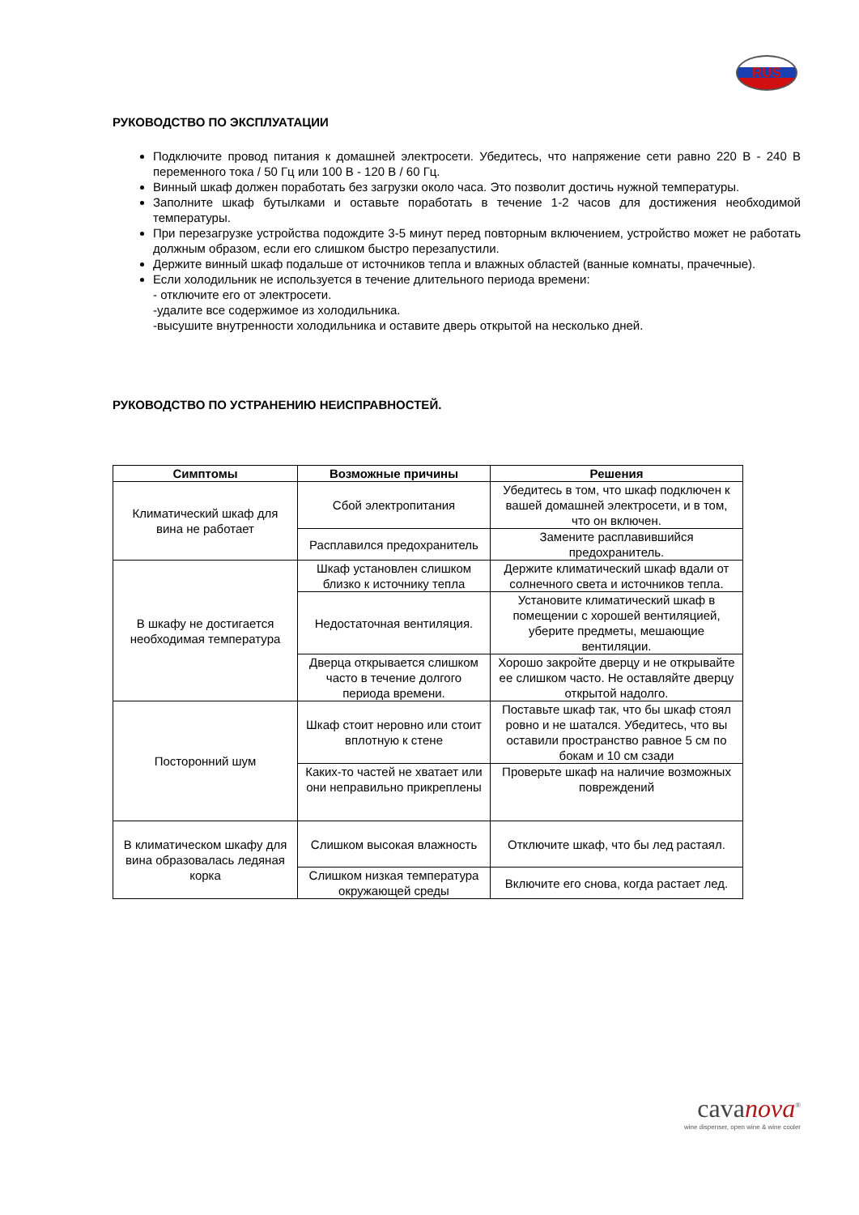RUS
РУКОВОДСТВО ПО ЭКСПЛУАТАЦИИ
Подключите провод питания к домашней электросети. Убедитесь, что напряжение сети равно 220 В - 240 В переменного тока / 50 Гц или 100 В - 120 В / 60 Гц.
Винный шкаф должен поработать без загрузки около часа. Это позволит достичь нужной температуры.
Заполните шкаф бутылками и оставьте поработать в течение 1-2 часов для достижения необходимой температуры.
При перезагрузке устройства подождите 3-5 минут перед повторным включением, устройство может не работать должным образом, если его слишком быстро перезапустили.
Держите винный шкаф подальше от источников тепла и влажных областей (ванные комнаты, прачечные).
Если холодильник не используется в течение длительного периода времени:
- отключите его от электросети.
-удалите все содержимое из холодильника.
-высушите внутренности холодильника и оставите дверь открытой на несколько дней.
РУКОВОДСТВО ПО УСТРАНЕНИЮ НЕИСПРАВНОСТЕЙ.
| Симптомы | Возможные причины | Решения |
| --- | --- | --- |
| Климатический шкаф для вина не работает | Сбой электропитания | Убедитесь в том, что шкаф подключен к вашей домашней электросети, и в том, что он включен. |
| | Расплавился предохранитель | Замените расплавившийся предохранитель. |
| В шкафу не достигается необходимая температура | Шкаф установлен слишком близко к источнику тепла | Держите климатический шкаф вдали от солнечного света и источников тепла. |
| | Недостаточная вентиляция. | Установите климатический шкаф в помещении с хорошей вентиляцией, уберите предметы, мешающие вентиляции. |
| | Дверца открывается слишком часто в течение долгого периода времени. | Хорошо закройте дверцу и не открывайте ее слишком часто. Не оставляйте дверцу открытой надолго. |
| Посторонний шум | Шкаф стоит неровно или стоит вплотную к стене | Поставьте шкаф так, что бы шкаф стоял ровно и не шатался. Убедитесь, что вы оставили пространство равное 5 см по бокам и 10 см сзади |
| | Каких-то частей не хватает или они неправильно прикреплены | Проверьте шкаф на наличие возможных повреждений |
| В климатическом шкафу для вина образовалась ледяная корка | Слишком высокая влажность | Отключите шкаф, что бы лед растаял. |
| | Слишком низкая температура окружающей среды | Включите его снова, когда растает лед. |
cavanova<sup>®</sup>
wine dispenser, open wine & wine cooler